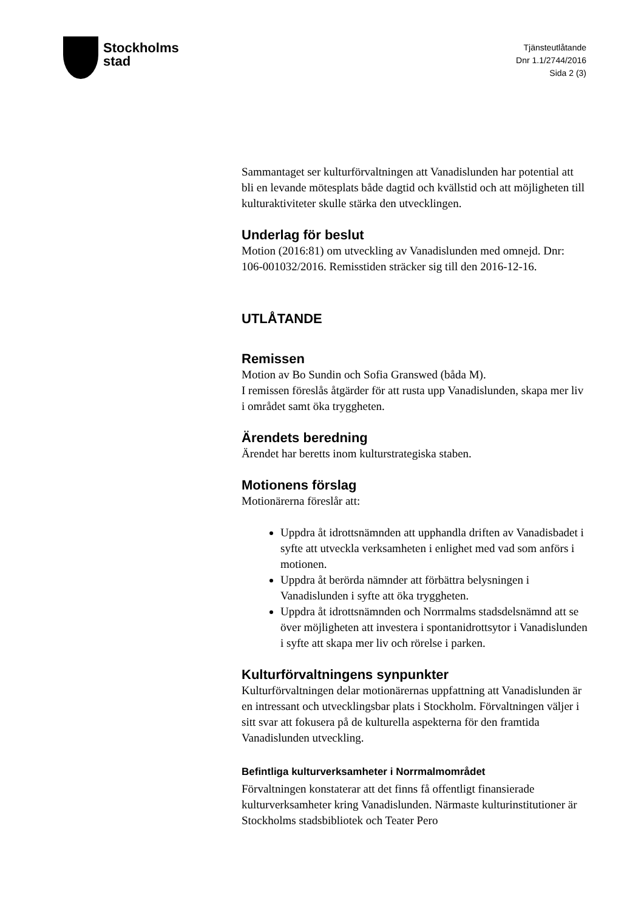Stockholms
stad
Tjänsteutlåtande
Dnr 1.1/2744/2016
Sida 2 (3)
Sammantaget ser kulturförvaltningen att Vanadislunden har potential att bli en levande mötesplats både dagtid och kvällstid och att möjligheten till kulturaktiviteter skulle stärka den utvecklingen.
Underlag för beslut
Motion (2016:81) om utveckling av Vanadislunden med omnejd. Dnr: 106-001032/2016. Remisstiden sträcker sig till den 2016-12-16.
UTLÅTANDE
Remissen
Motion av Bo Sundin och Sofia Granswed (båda M).
I remissen föreslås åtgärder för att rusta upp Vanadislunden, skapa mer liv i området samt öka tryggheten.
Ärendets beredning
Ärendet har beretts inom kulturstrategiska staben.
Motionens förslag
Motionärerna föreslår att:
Uppdra åt idrottsnämnden att upphandla driften av Vanadisbadet i syfte att utveckla verksamheten i enlighet med vad som anförs i motionen.
Uppdra åt berörda nämnder att förbättra belysningen i Vanadislunden i syfte att öka tryggheten.
Uppdra åt idrottsnämnden och Norrmalms stadsdelsnämnd att se över möjligheten att investera i spontanidrottsytor i Vanadislunden i syfte att skapa mer liv och rörelse i parken.
Kulturförvaltningens synpunkter
Kulturförvaltningen delar motionärernas uppfattning att Vanadislunden är en intressant och utvecklingsbar plats i Stockholm. Förvaltningen väljer i sitt svar att fokusera på de kulturella aspekterna för den framtida Vanadislunden utveckling.
Befintliga kulturverksamheter i Norrmalmområdet
Förvaltningen konstaterar att det finns få offentligt finansierade kulturverksamheter kring Vanadislunden. Närmaste kulturinstitutioner är Stockholms stadsbibliotek och Teater Pero